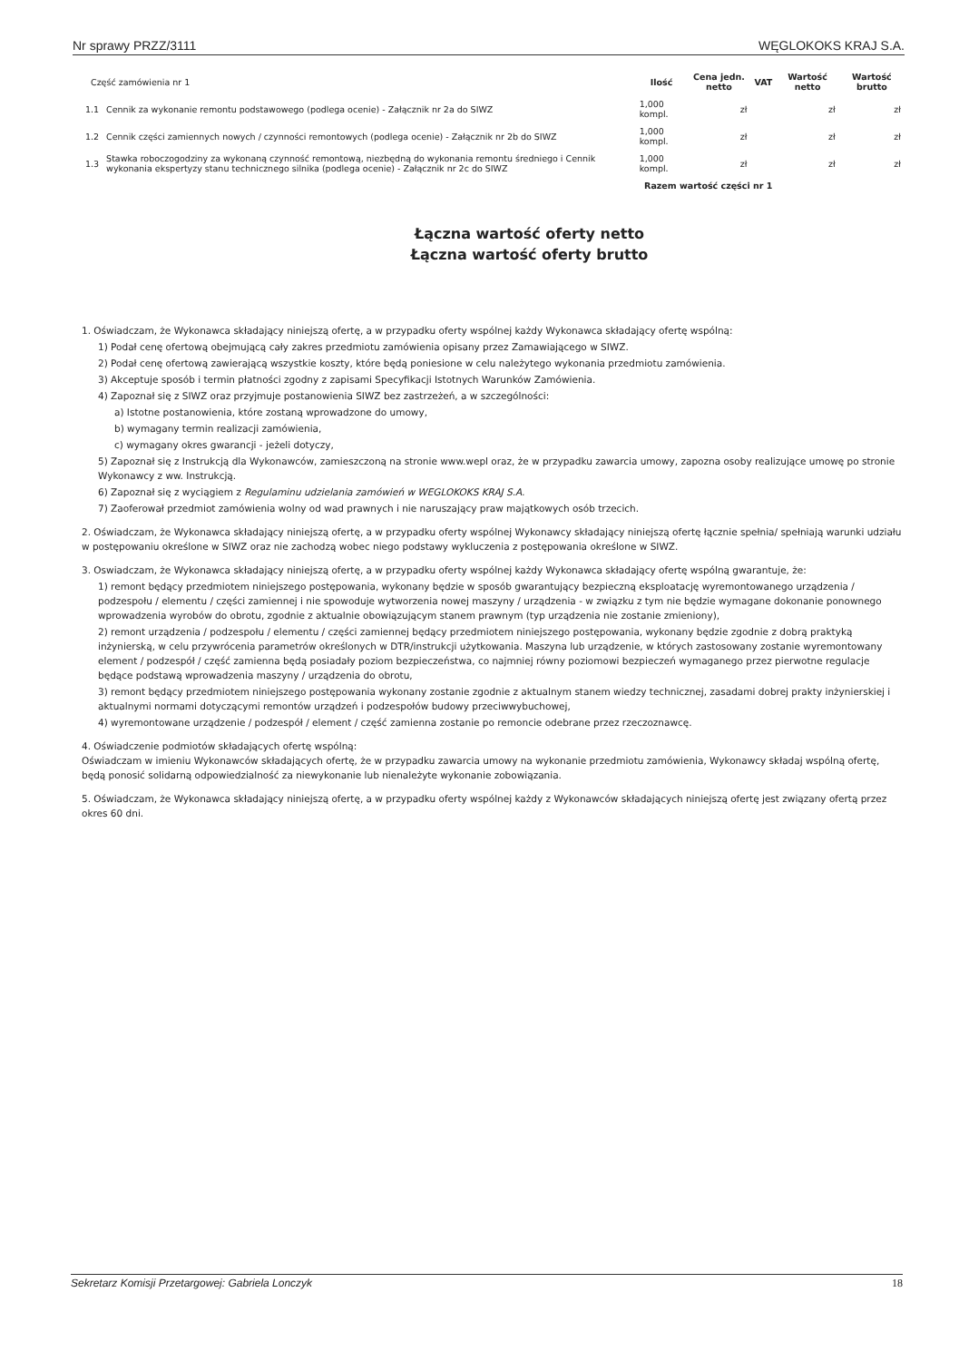Nr sprawy PRZZ/3111 WĘGLOKOKS KRAJ S.A.
| Część zamówienia nr 1 | | Ilość | Cena jedn. netto | VAT | Wartość netto | Wartość brutto |
| 1.1 | Cennik za wykonanie remontu podstawowego (podlega ocenie) - Załącznik nr 2a do SIWZ | 1,000 kompl. | zł | | zł | zł |
| 1.2 | Cennik części zamiennych nowych / czynności remontowych (podlega ocenie) - Załącznik nr 2b do SIWZ | 1,000 kompl. | zł | | zł | zł |
| 1.3 | Stawka roboczogodziny za wykonaną czynność remontową, niezbędną do wykonania remontu średniego i Cennik wykonania ekspertyzy stanu technicznego silnika (podlega ocenie) - Załącznik nr 2c do SIWZ | 1,000 kompl. | zł | | zł | zł |
| Razem wartość części nr 1 | | | | | | |
Łączna wartość oferty netto
Łączna wartość oferty brutto
1. Oświadczam, że Wykonawca składający niniejszą ofertę, a w przypadku oferty wspólnej każdy Wykonawca składający ofertę wspólną:
1) Podał cenę ofertową obejmującą cały zakres przedmiotu zamówienia opisany przez Zamawiającego w SIWZ.
2) Podał cenę ofertową zawierającą wszystkie koszty, które będą poniesione w celu należytego wykonania przedmiotu zamówienia.
3) Akceptuje sposób i termin płatności zgodny z zapisami Specyfikacji Istotnych Warunków Zamówienia.
4) Zapoznał się z SIWZ oraz przyjmuje postanowienia SIWZ bez zastrzeżeń, a w szczególności:
a) Istotne postanowienia, które zostaną wprowadzone do umowy,
b) wymagany termin realizacji zamówienia,
c) wymagany okres gwarancji - jeżeli dotyczy,
5) Zapoznał się z Instrukcją dla Wykonawców, zamieszczoną na stronie www.wepl oraz, że w przypadku zawarcia umowy, zapozna osoby realizujące umowę po stronie Wykonawcy z ww. Instrukcją.
6) Zapoznał się z wyciągiem z Regulaminu udzielania zamówień w WEGLOKOKS KRAJ S.A.
7) Zaoferował przedmiot zamówienia wolny od wad prawnych i nie naruszający praw majątkowych osób trzecich.
2. Oświadczam, że Wykonawca składający niniejszą ofertę, a w przypadku oferty wspólnej Wykonawcy składający niniejszą ofertę łącznie spełnia/ spełniają warunki udziału w postępowaniu określone w SIWZ oraz nie zachodzą wobec niego podstawy wykluczenia z postępowania określone w SIWZ.
3. Oswiadczam, że Wykonawca składający niniejszą ofertę, a w przypadku oferty wspólnej każdy Wykonawca składający ofertę wspólną gwarantuje, że:
1) remont będący przedmiotem niniejszego postępowania, wykonany będzie w sposób gwarantujący bezpieczną eksploatację wyremontowanego urządzenia / podzespołu / elementu / części zamiennej i nie spowoduje wytworzenia nowej maszyny / urządzenia - w związku z tym nie będzie wymagane dokonanie ponownego wprowadzenia wyrobów do obrotu, zgodnie z aktualnie obowiązującym stanem prawnym (typ urządzenia nie zostanie zmieniony),
2) remont urządzenia / podzespołu / elementu / części zamiennej będący przedmiotem niniejszego postępowania, wykonany będzie zgodnie z dobrą praktyką inżynierską, w celu przywrócenia parametrów określonych w DTR/instrukcji użytkowania. Maszyna lub urządzenie, w których zastosowany zostanie wyremontowany element / podzespół / część zamienna będą posiadały poziom bezpieczeństwa, co najmniej równy poziomowi bezpieczeń wymaganego przez pierwotne regulacje będące podstawą wprowadzenia maszyny / urządzenia do obrotu,
3) remont będący przedmiotem niniejszego postępowania wykonany zostanie zgodnie z aktualnym stanem wiedzy technicznej, zasadami dobrej prakty inżynierskiej i aktualnymi normami dotyczącymi remontów urządzeń i podzespołów budowy przeciwwybuchowej,
4) wyremontowane urządzenie / podzespół / element / część zamienna zostanie po remoncie odebrane przez rzeczoznawcę.
4. Oświadczenie podmiotów składających ofertę wspólną:
Oświadczam w imieniu Wykonawców składających ofertę, że w przypadku zawarcia umowy na wykonanie przedmiotu zamówienia, Wykonawcy składaj wspólną ofertę, będą ponosić solidarną odpowiedzialność za niewykonanie lub nienależyte wykonanie zobowiązania.
5. Oświadczam, że Wykonawca składający niniejszą ofertę, a w przypadku oferty wspólnej każdy z Wykonawców składających niniejszą ofertę jest związany ofertą przez okres 60 dni.
Sekretarz Komisji Przetargowej: Gabriela Lonczyk 18